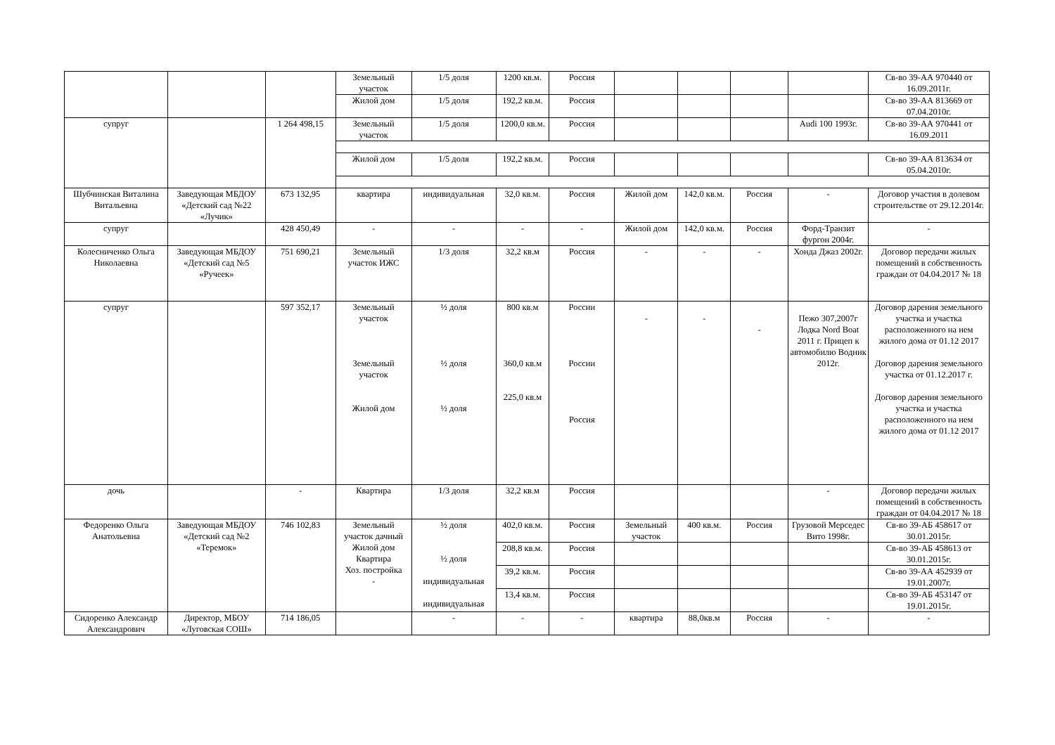| | | | Земельный участок | 1/5 доля | 1200 кв.м. | Россия | | | | | Св-во 39-АА 970440 от 16.09.2011г. |
| | | | Жилой дом | 1/5 доля | 192,2 кв.м. | Россия | | | | | Св-во 39-АА 813669 от 07.04.2010г. |
| супруг | | 1 264 498,15 | Земельный участок | 1/5 доля | 1200,0 кв.м. | Россия | | | | Audi 100 1993г. | Св-во 39-АА 970441 от 16.09.2011 |
| | | | Жилой дом | 1/5 доля | 192,2 кв.м. | Россия | | | | | Св-во 39-АА 813634 от 05.04.2010г. |
| Шубчинская Виталина Витальевна | Заведующая МБДОУ «Детский сад №22 «Лучик» | 673 132,95 | квартира | индивидуальная | 32,0 кв.м. | Россия | Жилой дом | 142,0 кв.м. | Россия | - | Договор участия в долевом строительстве от 29.12.2014г. |
| супруг | | 428 450,49 | - | - | - | - | Жилой дом | 142,0 кв.м. | Россия | Форд-Транзит фургон 2004г. | - |
| Колесниченко Ольга Николаевна | Заведующая МБДОУ «Детский сад №5 «Ручеек» | 751 690,21 | Земельный участок ИЖС | 1/3 доля | 32,2 кв.м | Россия | - | - | - | Хонда Джаз 2002г. | Договор передачи жилых помещений в собственность граждан от 04.04.2017 № 18 |
| супруг | | 597 352,17 | Земельный участок Земельный участок Жилой дом | ½ доля ½ доля ½ доля | 800 кв.м 360,0 кв.м 225,0 кв.м | России России Россия | - | - | - | Пежо 307,2007г Лодка Nord Boat 2011 г. Прицеп к автомобилю Водник 2012г. | Договор дарения земельного участка и участка расположенного на нем жилого дома от 01.12 2017 Договор дарения земельного участка от 01.12.2017 г. Договор дарения земельного участка и участка расположенного на нем жилого дома от 01.12 2017 |
| дочь | | - | Квартира | 1/3 доля | 32,2 кв.м | Россия | | | | - | Договор передачи жилых помещений в собственность граждан от 04.04.2017 № 18 |
| Федоренко Ольга Анатольевна | Заведующая МБДОУ «Детский сад №2 «Теремок» | 746 102,83 | Земельный участок дачный Жилой дом Квартира Хоз. постройка - | ½ доля ½ доля индивидуальная индивидуальная | 402,0 кв.м. | Россия | Земельный участок | 400 кв.м. | Россия | Грузовой Мерседес Вито 1998г. | Св-во 39-АБ 458617 от 30.01.2015г. |
| | | | | | 208,8 кв.м. | Россия | | | | | Св-во 39-АБ 458613 от 30.01.2015г. |
| | | | | | 39,2 кв.м. | Россия | | | | | Св-во 39-АА 452939 от 19.01.2007г. |
| | | | | | 13,4 кв.м. | Россия | | | | | Св-во 39-АБ 453147 от 19.01.2015г. |
| Сидоренко Александр Александрович | Директор, МБОУ «Луговская СОШ» | 714 186,05 | | - | - | - | квартира | 88,0кв.м | Россия | - | - |